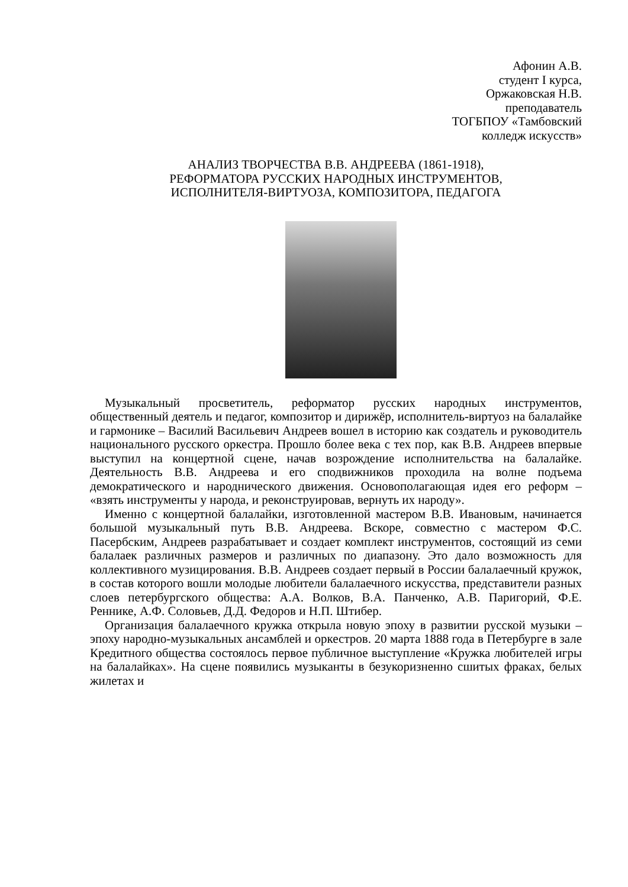Афонин А.В.
студент I курса,
Оржаковская Н.В.
преподаватель
ТОГБПОУ «Тамбовский
колледж искусств»
АНАЛИЗ ТВОРЧЕСТВА В.В. АНДРЕЕВА (1861-1918),
РЕФОРМАТОРА РУССКИХ НАРОДНЫХ ИНСТРУМЕНТОВ,
ИСПОЛНИТЕЛЯ-ВИРТУОЗА, КОМПОЗИТОРА, ПЕДАГОГА
Музыкальный просветитель, реформатор русских народных инструментов, общественный деятель и педагог, композитор и дирижёр, исполнитель-виртуоз на балалайке и гармонике – Василий Васильевич Андреев вошел в историю как создатель и руководитель национального русского оркестра. Прошло более века с тех пор, как В.В. Андреев впервые выступил на концертной сцене, начав возрождение исполнительства на балалайке. Деятельность В.В. Андреева и его сподвижников проходила на волне подъема демократического и народнического движения. Основополагающая идея его реформ – «взять инструменты у народа, и реконструировав, вернуть их народу».
Именно с концертной балалайки, изготовленной мастером В.В. Ивановым, начинается большой музыкальный путь В.В. Андреева. Вскоре, совместно с мастером Ф.С. Пасербским, Андреев разрабатывает и создает комплект инструментов, состоящий из семи балалаек различных размеров и различных по диапазону. Это дало возможность для коллективного музицирования. В.В. Андреев создает первый в России балалаечный кружок, в состав которого вошли молодые любители балалаечного искусства, представители разных слоев петербургского общества: А.А. Волков, В.А. Панченко, А.В. Паригорий, Ф.Е. Реннике, А.Ф. Соловьев, Д.Д. Федоров и Н.П. Штибер.
Организация балалаечного кружка открыла новую эпоху в развитии русской музыки – эпоху народно-музыкальных ансамблей и оркестров. 20 марта 1888 года в Петербурге в зале Кредитного общества состоялось первое публичное выступление «Кружка любителей игры на балалайках». На сцене появились музыканты в безукоризненно сшитых фраках, белых жилетах и